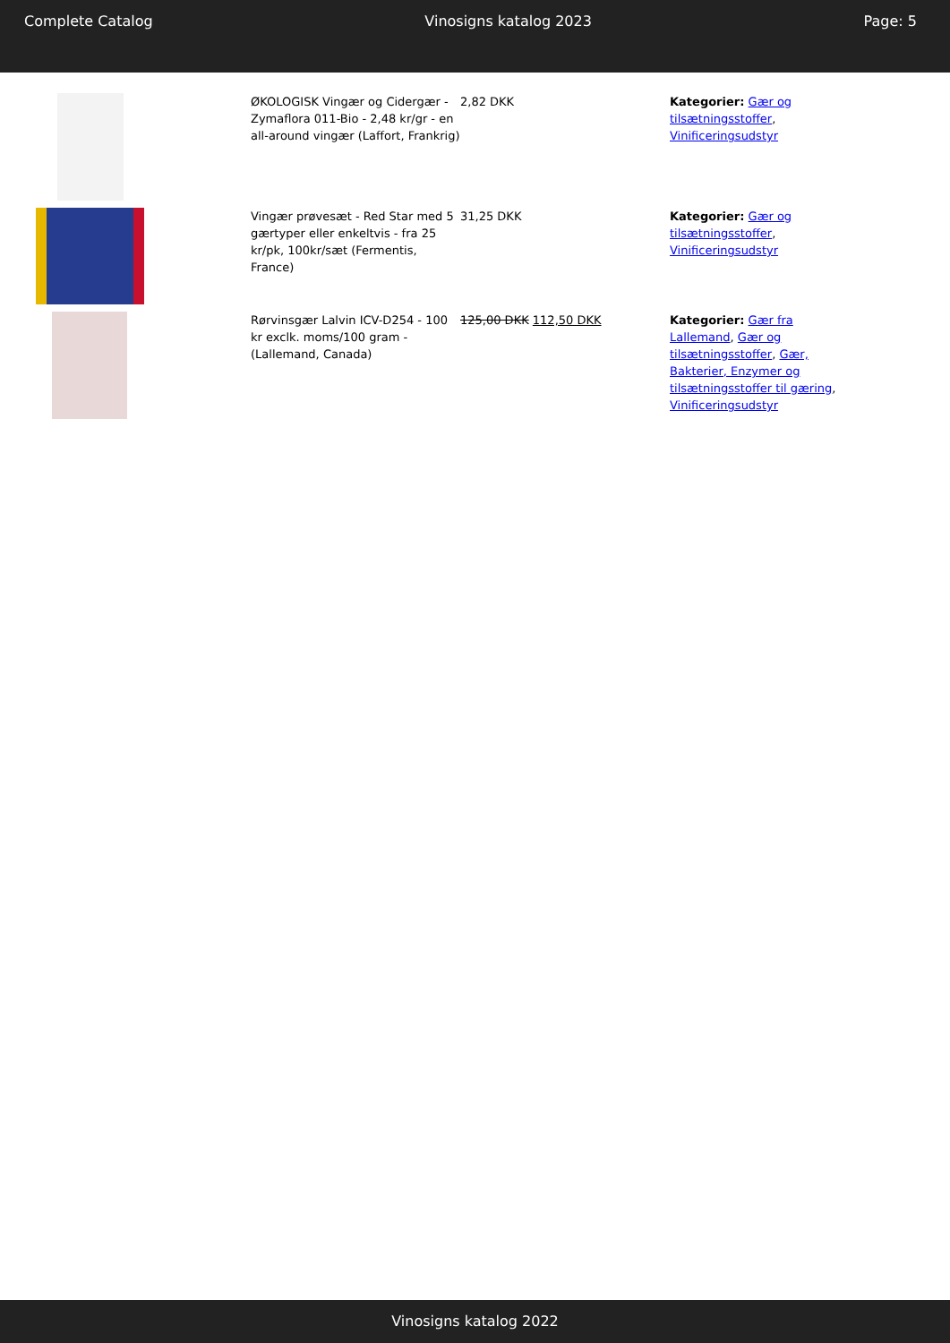Complete Catalog Vinosigns katalog 2023 Page: 5
| | ØKOLOGISK Vingær og Cidergær - Zymaflora 011-Bio - 2,48 kr/gr - en all-around vingær (Laffort, Frankrig) | 2,82 DKK | Kategorier: Gær og tilsætningsstoffer , Vinificeringsudstyr |
| | Vingær prøvesæt - Red Star med 5 gærtyper eller enkeltvis - fra 25 kr/pk, 100kr/sæt (Fermentis, France) | 31,25 DKK | Kategorier: Gær og tilsætningsstoffer , Vinificeringsudstyr |
| | Rørvinsgær Lalvin ICV-D254 - 100 kr exclk. moms/100 gram - (Lallemand, Canada) | 125,00 DKK 112,50 DKK | Kategorier: Gær fra Lallemand , Gær og tilsætningsstoffer , Gær, Bakterier, Enzymer og tilsætningsstoffer til gæring , Vinificeringsudstyr |
Vinosigns katalog 2022